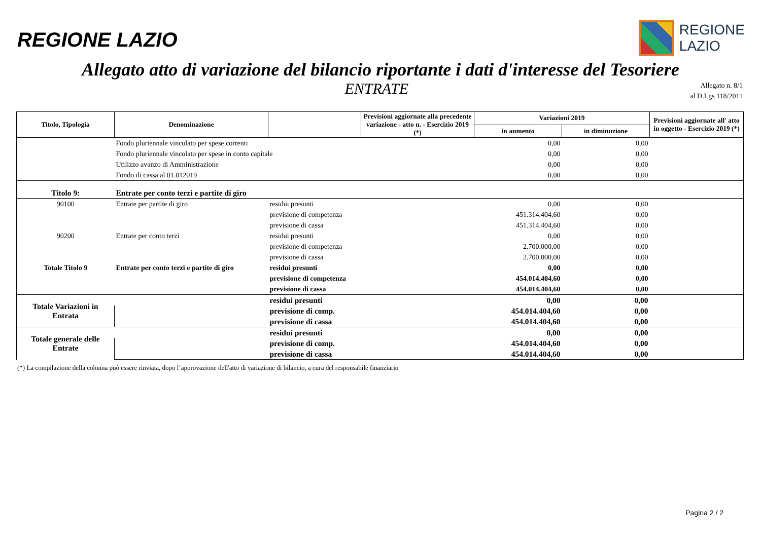REGIONE LAZIO
REGIONE
LAZIO
Allegato atto di variazione del bilancio riportante i dati d'interesse del Tesoriere
ENTRATE
Allegato n. 8/1
al D.Lgs 118/2011
| Titolo, Tipologia | Denominazione | | Previsioni aggiornate alla precedente variazione - atto n. - Esercizio 2019 (*) | Variazioni 2019 | | Previsioni aggiornate all' atto in oggetto - Esercizio 2019 (*) |
| --- | --- | --- | --- | --- | --- | --- |
| | | | | in aumento | in diminuzione | |
| | Fondo pluriennale vincolato per spese correnti | | | 0,00 | 0,00 | |
| | Fondo pluriennale vincolato per spese in conto capitale | | | 0,00 | 0,00 | |
| | Utilizzo avanzo di Amministrazione | | | 0,00 | 0,00 | |
| | Fondo di cassa al 01.012019 | | | 0,00 | 0,00 | |
| Titolo 9: | Entrate per conto terzi e partite di giro | | | | | |
| 90100 | Entrate per partite di giro | residui presunti | | 0,00 | 0,00 | |
| | | previsione di competenza | | 451.314.404,60 | 0,00 | |
| | | previsione di cassa | | 451.314.404,60 | 0,00 | |
| 90200 | Entrate per conto terzi | residui presunti | | 0,00 | 0,00 | |
| | | previsione di competenza | | 2.700.000,00 | 0,00 | |
| | | previsione di cassa | | 2.700.000,00 | 0,00 | |
| Totale Titolo 9 | Entrate per conto terzi e partite di giro | residui presunti | | 0,00 | 0,00 | |
| | | previsione di competenza | | 454.014.404,60 | 0,00 | |
| | | previsione di cassa | | 454.014.404,60 | 0,00 | |
| Totale Variazioni in Entrata | | residui presunti | | 0,00 | 0,00 | |
| | | previsione di comp. | | 454.014.404,60 | 0,00 | |
| | | previsione di cassa | | 454.014.404,60 | 0,00 | |
| Totale generale delle Entrate | | residui presunti | | 0,00 | 0,00 | |
| | | previsione di comp. | | 454.014.404,60 | 0,00 | |
| | | previsione di cassa | | 454.014.404,60 | 0,00 | |
(*) La compilazione della colonna può essere rinviata, dopo l’approvazione dell'atto di variazione di bilancio, a cura del responsabile finanziario
Pagina 2 / 2